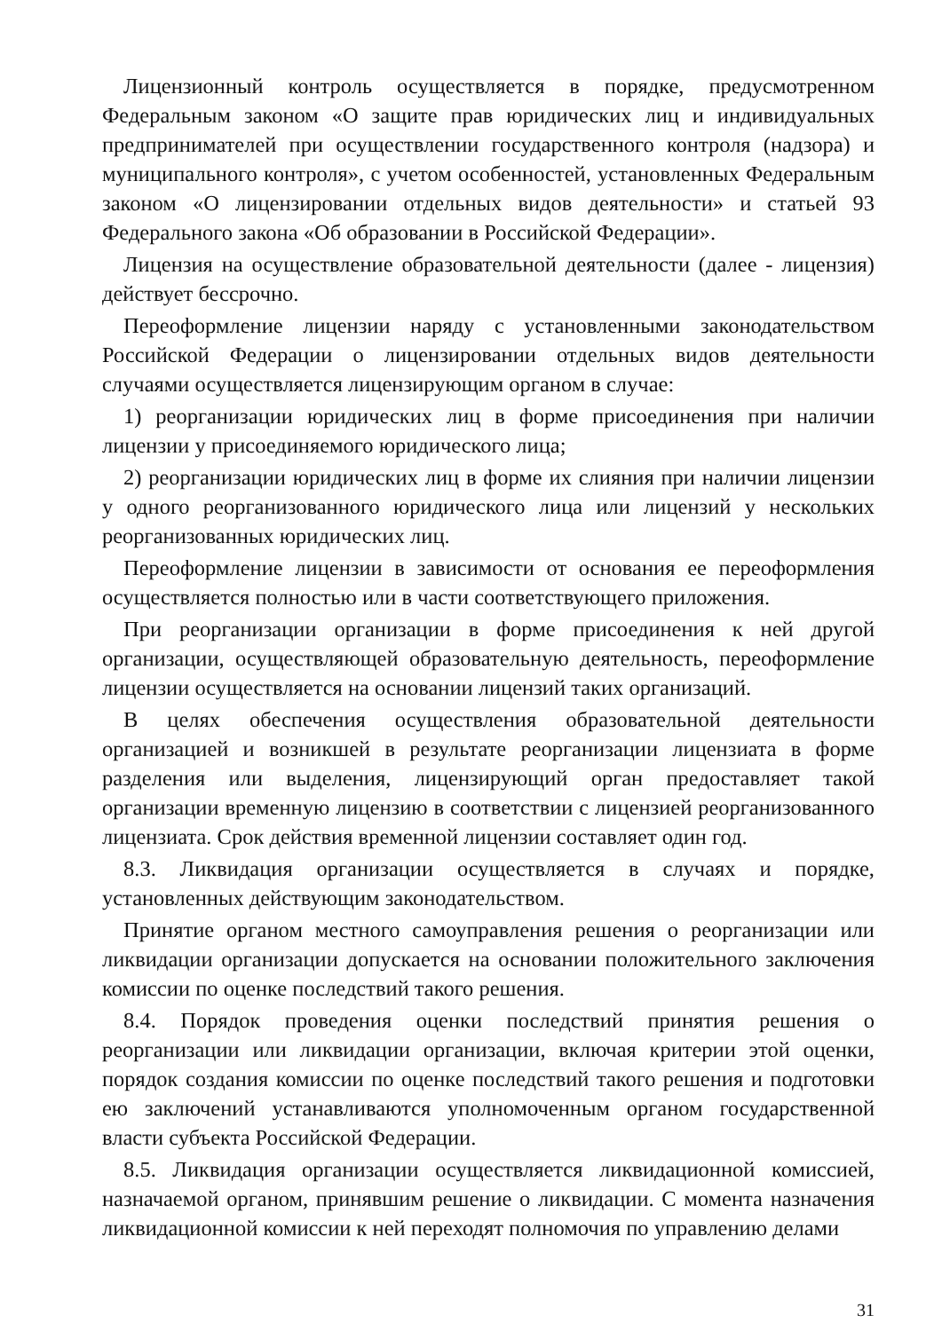Лицензионный контроль осуществляется в порядке, предусмотренном Федеральным законом «О защите прав юридических лиц и индивидуальных предпринимателей при осуществлении государственного контроля (надзора) и муниципального контроля», с учетом особенностей, установленных Федеральным законом «О лицензировании отдельных видов деятельности» и статьей 93 Федерального закона «Об образовании в Российской Федерации».
Лицензия на осуществление образовательной деятельности (далее - лицензия) действует бессрочно.
Переоформление лицензии наряду с установленными законодательством Российской Федерации о лицензировании отдельных видов деятельности случаями осуществляется лицензирующим органом в случае:
1) реорганизации юридических лиц в форме присоединения при наличии лицензии у присоединяемого юридического лица;
2) реорганизации юридических лиц в форме их слияния при наличии лицензии у одного реорганизованного юридического лица или лицензий у нескольких реорганизованных юридических лиц.
Переоформление лицензии в зависимости от основания ее переоформления осуществляется полностью или в части соответствующего приложения.
При реорганизации организации в форме присоединения к ней другой организации, осуществляющей образовательную деятельность, переоформление лицензии осуществляется на основании лицензий таких организаций.
В целях обеспечения осуществления образовательной деятельности организацией и возникшей в результате реорганизации лицензиата в форме разделения или выделения, лицензирующий орган предоставляет такой организации временную лицензию в соответствии с лицензией реорганизованного лицензиата. Срок действия временной лицензии составляет один год.
8.3. Ликвидация организации осуществляется в случаях и порядке, установленных действующим законодательством.
Принятие органом местного самоуправления решения о реорганизации или ликвидации организации допускается на основании положительного заключения комиссии по оценке последствий такого решения.
8.4. Порядок проведения оценки последствий принятия решения о реорганизации или ликвидации организации, включая критерии этой оценки, порядок создания комиссии по оценке последствий такого решения и подготовки ею заключений устанавливаются уполномоченным органом государственной власти субъекта Российской Федерации.
8.5. Ликвидация организации осуществляется ликвидационной комиссией, назначаемой органом, принявшим решение о ликвидации. С момента назначения ликвидационной комиссии к ней переходят полномочия по управлению делами
31